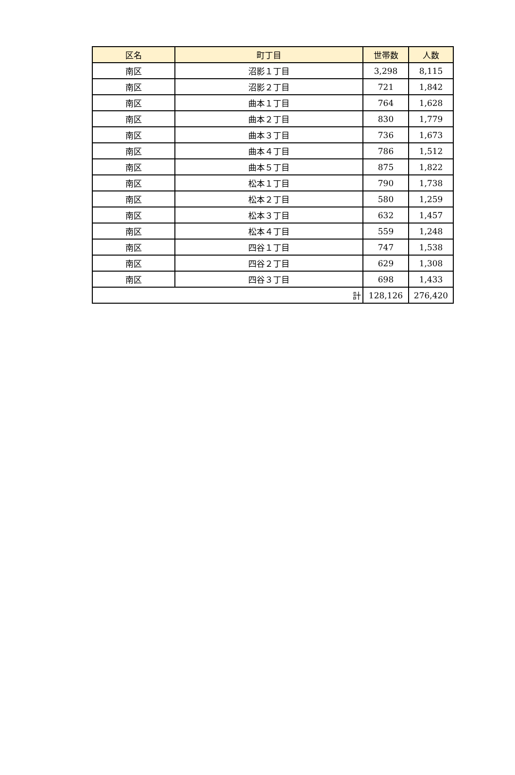| 区名 | 町丁目 | 世帯数 | 人数 |
| --- | --- | --- | --- |
| 南区 | 沼影１丁目 | 3,298 | 8,115 |
| 南区 | 沼影２丁目 | 721 | 1,842 |
| 南区 | 曲本１丁目 | 764 | 1,628 |
| 南区 | 曲本２丁目 | 830 | 1,779 |
| 南区 | 曲本３丁目 | 736 | 1,673 |
| 南区 | 曲本４丁目 | 786 | 1,512 |
| 南区 | 曲本５丁目 | 875 | 1,822 |
| 南区 | 松本１丁目 | 790 | 1,738 |
| 南区 | 松本２丁目 | 580 | 1,259 |
| 南区 | 松本３丁目 | 632 | 1,457 |
| 南区 | 松本４丁目 | 559 | 1,248 |
| 南区 | 四谷１丁目 | 747 | 1,538 |
| 南区 | 四谷２丁目 | 629 | 1,308 |
| 南区 | 四谷３丁目 | 698 | 1,433 |
| 計 | | 128,126 | 276,420 |